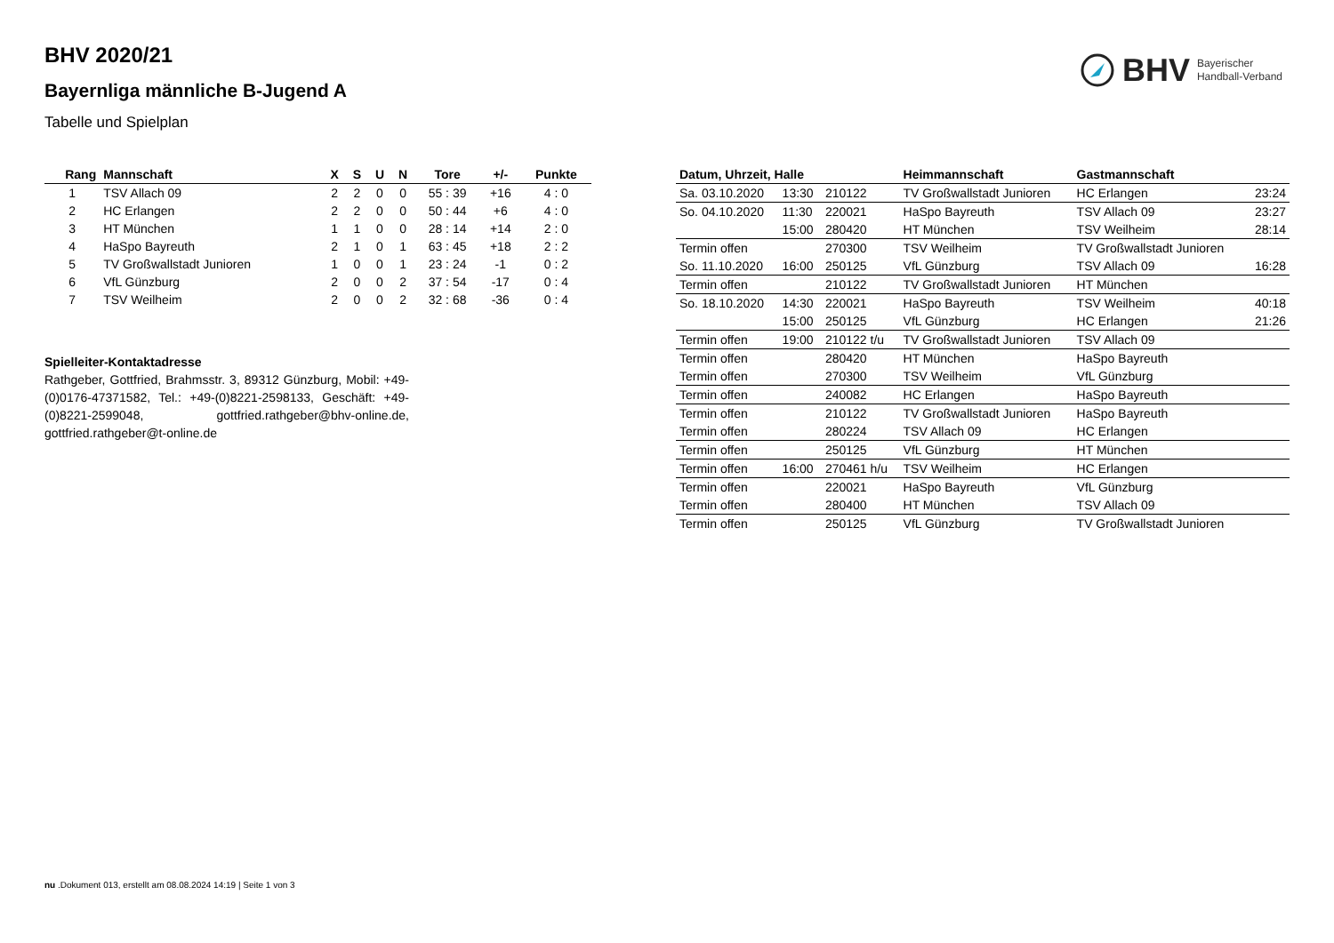BHV Bayerischer
Handball-Verband
BHV 2020/21
Bayernliga männliche B-Jugend A
Tabelle und Spielplan
| Rang | Mannschaft | X | S | U | N | Tore | +/- | Punkte |
| --- | --- | --- | --- | --- | --- | --- | --- | --- |
| 1 | TSV Allach 09 | 2 | 2 | 0 | 0 | 55 : 39 | +16 | 4 : 0 |
| 2 | HC Erlangen | 2 | 2 | 0 | 0 | 50 : 44 | +6 | 4 : 0 |
| 3 | HT München | 1 | 1 | 0 | 0 | 28 : 14 | +14 | 2 : 0 |
| 4 | HaSpo Bayreuth | 2 | 1 | 0 | 1 | 63 : 45 | +18 | 2 : 2 |
| 5 | TV Großwallstadt Junioren | 1 | 0 | 0 | 1 | 23 : 24 | -1 | 0 : 2 |
| 6 | VfL Günzburg | 2 | 0 | 0 | 2 | 37 : 54 | -17 | 0 : 4 |
| 7 | TSV Weilheim | 2 | 0 | 0 | 2 | 32 : 68 | -36 | 0 : 4 |
Spielleiter-Kontaktadresse
Rathgeber, Gottfried, Brahmsstr. 3, 89312 Günzburg, Mobil: +49-(0)0176-47371582, Tel.: +49-(0)8221-2598133, Geschäft: +49-(0)8221-2599048, gottfried.rathgeber@bhv-online.de, gottfried.rathgeber@t-online.de
| Datum, Uhrzeit, Halle | | | Heimmannschaft | Gastmannschaft | |
| --- | --- | --- | --- | --- | --- |
| Sa. 03.10.2020 | 13:30 | 210122 | TV Großwallstadt Junioren | HC Erlangen | 23:24 |
| So. 04.10.2020 | 11:30 | 220021 | HaSpo Bayreuth | TSV Allach 09 | 23:27 |
| | 15:00 | 280420 | HT München | TSV Weilheim | 28:14 |
| Termin offen | | 270300 | TSV Weilheim | TV Großwallstadt Junioren | |
| So. 11.10.2020 | 16:00 | 250125 | VfL Günzburg | TSV Allach 09 | 16:28 |
| Termin offen | | 210122 | TV Großwallstadt Junioren | HT München | |
| So. 18.10.2020 | 14:30 | 220021 | HaSpo Bayreuth | TSV Weilheim | 40:18 |
| | 15:00 | 250125 | VfL Günzburg | HC Erlangen | 21:26 |
| Termin offen | 19:00 | 210122 t/u | TV Großwallstadt Junioren | TSV Allach 09 | |
| Termin offen | | 280420 | HT München | HaSpo Bayreuth | |
| Termin offen | | 270300 | TSV Weilheim | VfL Günzburg | |
| Termin offen | | 240082 | HC Erlangen | HaSpo Bayreuth | |
| Termin offen | | 210122 | TV Großwallstadt Junioren | HaSpo Bayreuth | |
| Termin offen | | 280224 | TSV Allach 09 | HC Erlangen | |
| Termin offen | | 250125 | VfL Günzburg | HT München | |
| Termin offen | 16:00 | 270461 h/u | TSV Weilheim | HC Erlangen | |
| Termin offen | | 220021 | HaSpo Bayreuth | VfL Günzburg | |
| Termin offen | | 280400 | HT München | TSV Allach 09 | |
| Termin offen | | 250125 | VfL Günzburg | TV Großwallstadt Junioren | |
nu .Dokument 013, erstellt am 08.08.2024 14:19 | Seite 1 von 3